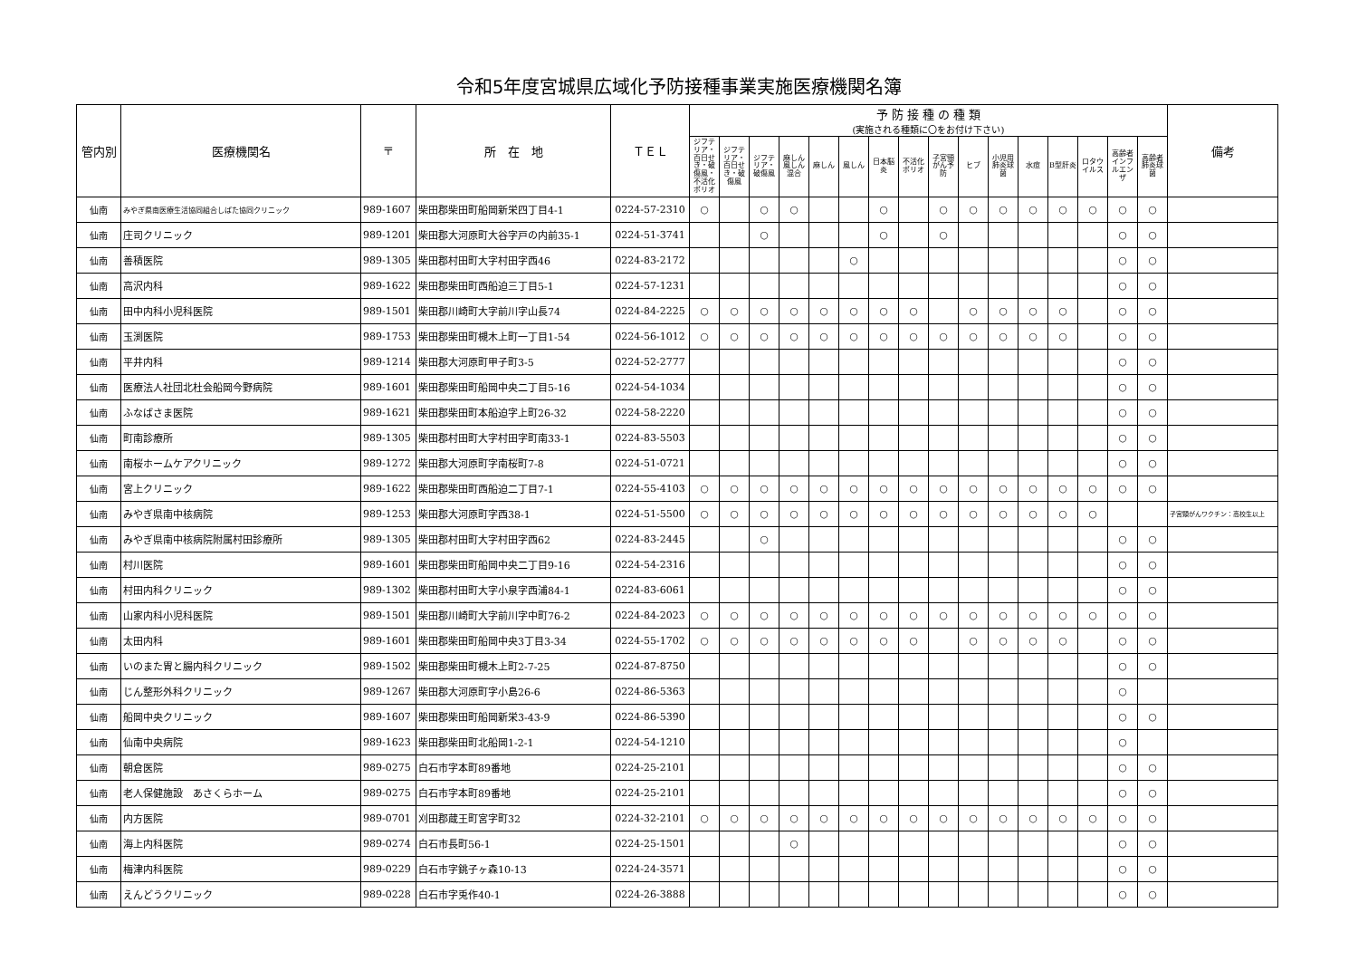令和5年度宮城県広域化予防接種事業実施医療機関名簿
| 管内別 | 医療機関名 | 〒 | 所 在 地 | ＴＥＬ | 予 防 接 種 の 種 類 (実施される種類に〇をお付け下さい) | | | | | | | | | | | | | | | | 備考 |
| --- | --- | --- | --- | --- | --- | --- | --- | --- | --- | --- | --- | --- | --- | --- | --- | --- | --- | --- | --- | --- | --- |
| | | | | | ジフテリア・百日せき・破傷風・不活化ポリオ | ジフテリア・百日せき・破傷風 | ジフテリア・破傷風 | 麻しん風しん混合 | 麻しん | 風しん | 日本脳炎 | 不活化ポリオ | 子宮頸がん予防 | ヒブ | 小児用肺炎球菌 | 水痘 | B型肝炎 | ロタウイルス | 高齢者インフルエンザ | 高齢者肺炎球菌 | |
| 仙南 | みやぎ県南医療生活協同組合しばた協同クリニック | 989-1607 | 柴田郡柴田町船岡新栄四丁目4-1 | 0224-57-2310 | ○ | | ○ | ○ | | | ○ | | ○ | ○ | ○ | ○ | ○ | ○ | ○ | ○ | |
| 仙南 | 庄司クリニック | 989-1201 | 柴田郡大河原町大谷字戸の内前35-1 | 0224-51-3741 | | | ○ | | | | ○ | | ○ | | | | | | ○ | ○ | |
| 仙南 | 善積医院 | 989-1305 | 柴田郡村田町大字村田字西46 | 0224-83-2172 | | | | | | ○ | | | | | | | | | ○ | ○ | |
| 仙南 | 高沢内科 | 989-1622 | 柴田郡柴田町西船迫三丁目5-1 | 0224-57-1231 | | | | | | | | | | | | | | | ○ | ○ | |
| 仙南 | 田中内科小児科医院 | 989-1501 | 柴田郡川崎町大字前川字山長74 | 0224-84-2225 | ○ | ○ | ○ | ○ | ○ | ○ | ○ | ○ | | ○ | ○ | ○ | ○ | | ○ | ○ | |
| 仙南 | 玉渕医院 | 989-1753 | 柴田郡柴田町槻木上町一丁目1-54 | 0224-56-1012 | ○ | ○ | ○ | ○ | ○ | ○ | ○ | ○ | ○ | ○ | ○ | ○ | ○ | | ○ | ○ | |
| 仙南 | 平井内科 | 989-1214 | 柴田郡大河原町甲子町3-5 | 0224-52-2777 | | | | | | | | | | | | | | | ○ | ○ | |
| 仙南 | 医療法人社団北杜会船岡今野病院 | 989-1601 | 柴田郡柴田町船岡中央二丁目5-16 | 0224-54-1034 | | | | | | | | | | | | | | | ○ | ○ | |
| 仙南 | ふなばさま医院 | 989-1621 | 柴田郡柴田町本船迫字上町26-32 | 0224-58-2220 | | | | | | | | | | | | | | | ○ | ○ | |
| 仙南 | 町南診療所 | 989-1305 | 柴田郡村田町大字村田字町南33-1 | 0224-83-5503 | | | | | | | | | | | | | | | ○ | ○ | |
| 仙南 | 南桜ホームケアクリニック | 989-1272 | 柴田郡大河原町字南桜町7-8 | 0224-51-0721 | | | | | | | | | | | | | | | ○ | ○ | |
| 仙南 | 宮上クリニック | 989-1622 | 柴田郡柴田町西船迫二丁目7-1 | 0224-55-4103 | ○ | ○ | ○ | ○ | ○ | ○ | ○ | ○ | ○ | ○ | ○ | ○ | ○ | ○ | ○ | ○ | |
| 仙南 | みやぎ県南中核病院 | 989-1253 | 柴田郡大河原町字西38-1 | 0224-51-5500 | ○ | ○ | ○ | ○ | ○ | ○ | ○ | ○ | ○ | ○ | ○ | ○ | ○ | ○ | | | 子宮頸がんワクチン：高校生以上 |
| 仙南 | みやぎ県南中核病院附属村田診療所 | 989-1305 | 柴田郡村田町大字村田字西62 | 0224-83-2445 | | | ○ | | | | | | | | | | | | ○ | ○ | |
| 仙南 | 村川医院 | 989-1601 | 柴田郡柴田町船岡中央二丁目9-16 | 0224-54-2316 | | | | | | | | | | | | | | | ○ | ○ | |
| 仙南 | 村田内科クリニック | 989-1302 | 柴田郡村田町大字小泉字西浦84-1 | 0224-83-6061 | | | | | | | | | | | | | | | ○ | ○ | |
| 仙南 | 山家内科小児科医院 | 989-1501 | 柴田郡川崎町大字前川字中町76-2 | 0224-84-2023 | ○ | ○ | ○ | ○ | ○ | ○ | ○ | ○ | ○ | ○ | ○ | ○ | ○ | ○ | ○ | ○ | |
| 仙南 | 太田内科 | 989-1601 | 柴田郡柴田町船岡中央3丁目3-34 | 0224-55-1702 | ○ | ○ | ○ | ○ | ○ | ○ | ○ | ○ | | ○ | ○ | ○ | ○ | | ○ | ○ | |
| 仙南 | いのまた胃と腸内科クリニック | 989-1502 | 柴田郡柴田町槻木上町2-7-25 | 0224-87-8750 | | | | | | | | | | | | | | | ○ | ○ | |
| 仙南 | じん整形外科クリニック | 989-1267 | 柴田郡大河原町字小島26-6 | 0224-86-5363 | | | | | | | | | | | | | | | ○ | | |
| 仙南 | 船岡中央クリニック | 989-1607 | 柴田郡柴田町船岡新栄3-43-9 | 0224-86-5390 | | | | | | | | | | | | | | | ○ | ○ | |
| 仙南 | 仙南中央病院 | 989-1623 | 柴田郡柴田町北船岡1-2-1 | 0224-54-1210 | | | | | | | | | | | | | | | ○ | | |
| 仙南 | 朝倉医院 | 989-0275 | 白石市字本町89番地 | 0224-25-2101 | | | | | | | | | | | | | | | ○ | ○ | |
| 仙南 | 老人保健施設 あさくらホーム | 989-0275 | 白石市字本町89番地 | 0224-25-2101 | | | | | | | | | | | | | | | ○ | ○ | |
| 仙南 | 内方医院 | 989-0701 | 刈田郡蔵王町宮字町32 | 0224-32-2101 | ○ | ○ | ○ | ○ | ○ | ○ | ○ | ○ | ○ | ○ | ○ | ○ | ○ | ○ | ○ | ○ | |
| 仙南 | 海上内科医院 | 989-0274 | 白石市長町56-1 | 0224-25-1501 | | | | ○ | | | | | | | | | | | ○ | ○ | |
| 仙南 | 梅津内科医院 | 989-0229 | 白石市字銚子ヶ森10-13 | 0224-24-3571 | | | | | | | | | | | | | | | ○ | ○ | |
| 仙南 | えんどうクリニック | 989-0228 | 白石市字兎作40-1 | 0224-26-3888 | | | | | | | | | | | | | | | ○ | ○ | |